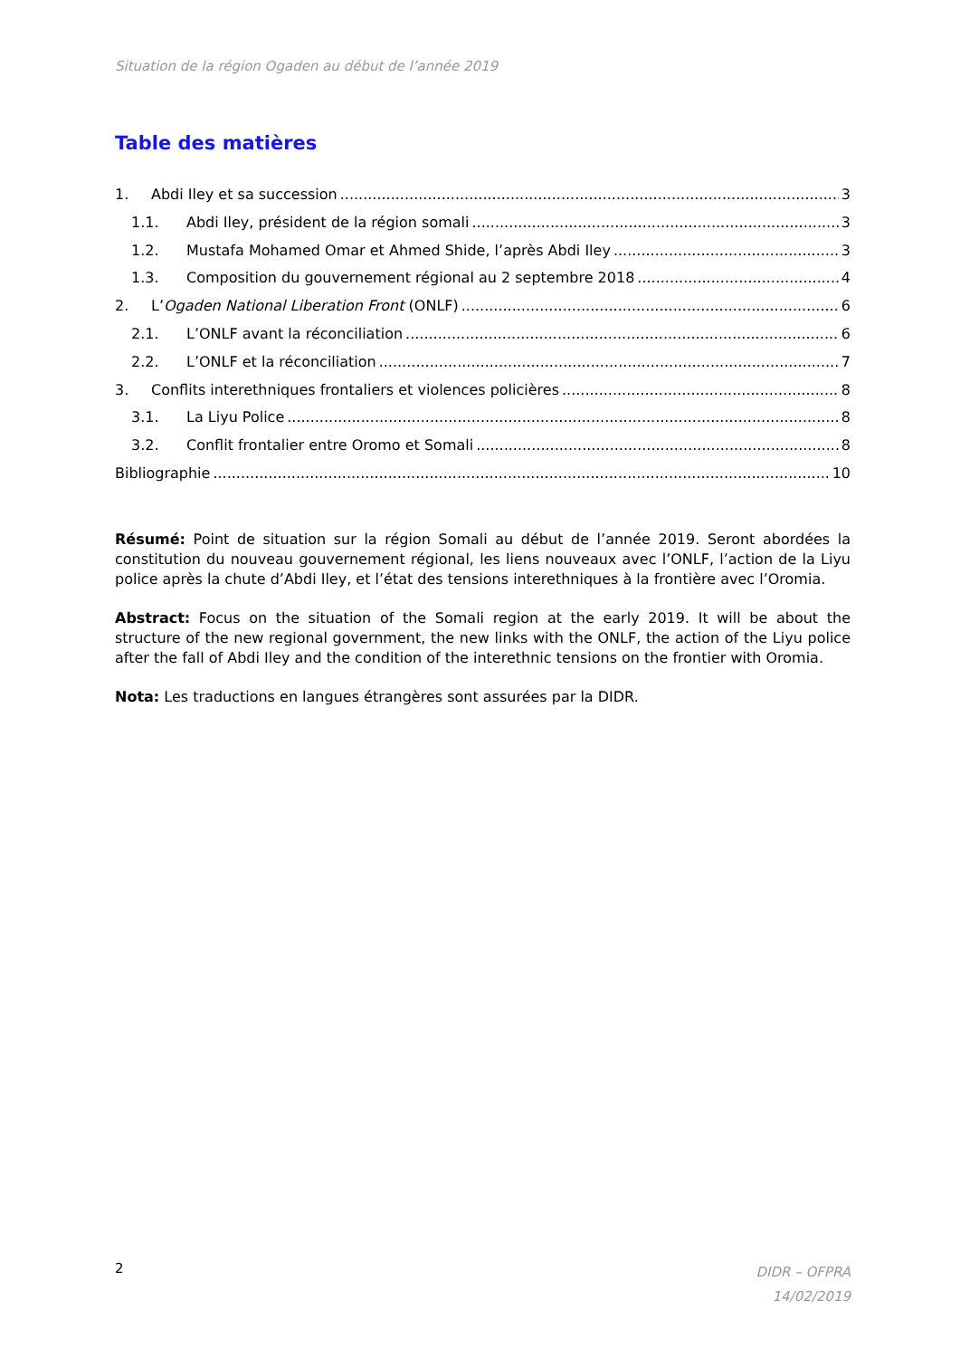Situation de la région Ogaden au début de l’année 2019
Table des matières
1. Abdi Iley et sa succession 3
1.1. Abdi Iley, président de la région somali 3
1.2. Mustafa Mohamed Omar et Ahmed Shide, l’après Abdi Iley 3
1.3. Composition du gouvernement régional au 2 septembre 2018 4
2. L’Ogaden National Liberation Front (ONLF) 6
2.1. L’ONLF avant la réconciliation 6
2.2. L’ONLF et la réconciliation 7
3. Conflits interethniques frontaliers et violences policières 8
3.1. La Liyu Police 8
3.2. Conflit frontalier entre Oromo et Somali 8
Bibliographie 10
Résumé: Point de situation sur la région Somali au début de l’année 2019. Seront abordées la constitution du nouveau gouvernement régional, les liens nouveaux avec l’ONLF, l’action de la Liyu police après la chute d’Abdi Iley, et l’état des tensions interethniques à la frontière avec l’Oromia.
Abstract: Focus on the situation of the Somali region at the early 2019. It will be about the structure of the new regional government, the new links with the ONLF, the action of the Liyu police after the fall of Abdi Iley and the condition of the interethnic tensions on the frontier with Oromia.
Nota: Les traductions en langues étrangères sont assurées par la DIDR.
DIDR – OFPRA
14/02/2019
2